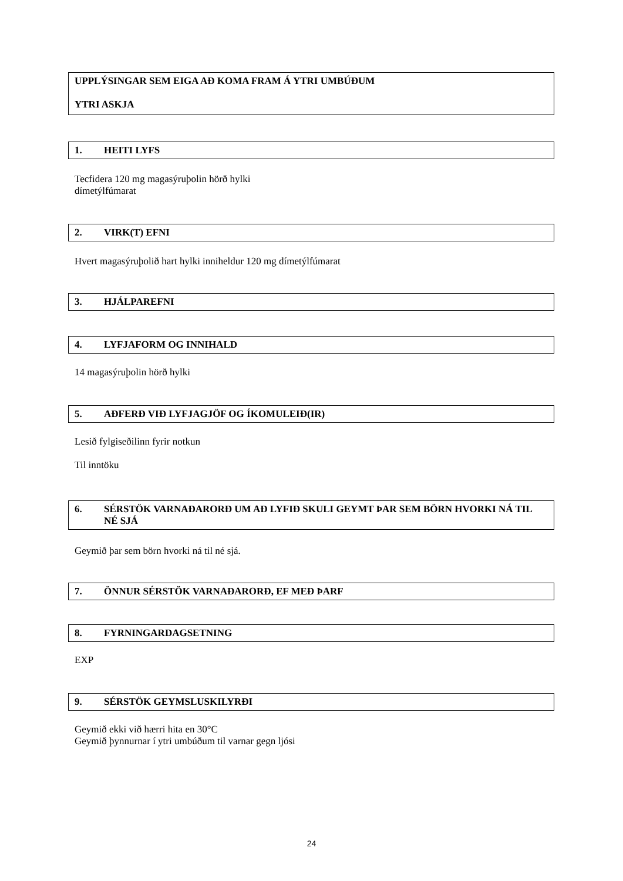UPPLÝSINGAR SEM EIGA AÐ KOMA FRAM Á YTRI UMBÚÐUM
YTRI ASKJA
1. HEITI LYFS
Tecfidera 120 mg magasýruþolin hörð hylki
dímetýlfúmarat
2. VIRK(T) EFNI
Hvert magasýruþolið hart hylki inniheldur 120 mg dímetýlfúmarat
3. HJÁLPAREFNI
4. LYFJAFORM OG INNIHALD
14 magasýruþolin hörð hylki
5. AÐFERÐ VIÐ LYFJAGJÖF OG ÍKOMULEIÐ(IR)
Lesið fylgiseðilinn fyrir notkun
Til inntöku
6. SÉRSTÖK VARNAÐARORÐ UM AÐ LYFIÐ SKULI GEYMT ÞAR SEM BÖRN HVORKI NÁ TIL NÉ SJÁ
Geymið þar sem börn hvorki ná til né sjá.
7. ÖNNUR SÉRSTÖK VARNAÐARORÐ, EF MEÐ ÞARF
8. FYRNINGARDAGSETNING
EXP
9. SÉRSTÖK GEYMSLUSKILYRÐI
Geymið ekki við hærri hita en 30°C
Geymið þynnurnar í ytri umbúðum til varnar gegn ljósi
24